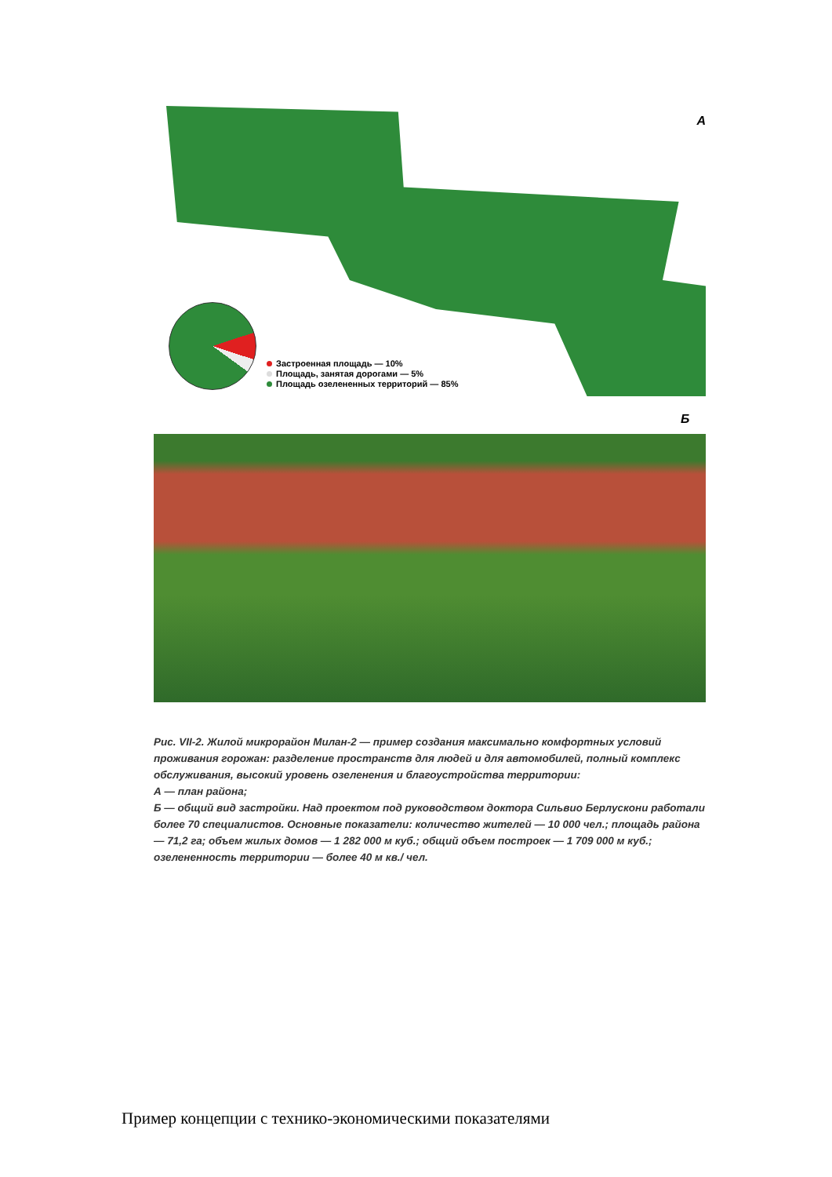А
Застроенная площадь — 10%
Площадь, занятая дорогами — 5%
Площадь озелененных территорий — 85%
Б
Рис. VII-2. Жилой микрорайон Милан-2 — пример создания максимально комфортных условий проживания горожан: разделение пространств для людей и для автомобилей, полный комплекс обслуживания, высокий уровень озеленения и благоустройства территории:
А — план района;
Б — общий вид застройки. Над проектом под руководством доктора Сильвио Берлускони работали более 70 специалистов. Основные показатели: количество жителей — 10 000 чел.; площадь района — 71,2 га; объем жилых домов — 1 282 000 м куб.; общий объем построек — 1 709 000 м куб.; озелененность территории — более 40 м кв./ чел.
Пример концепции с технико-экономическими показателями